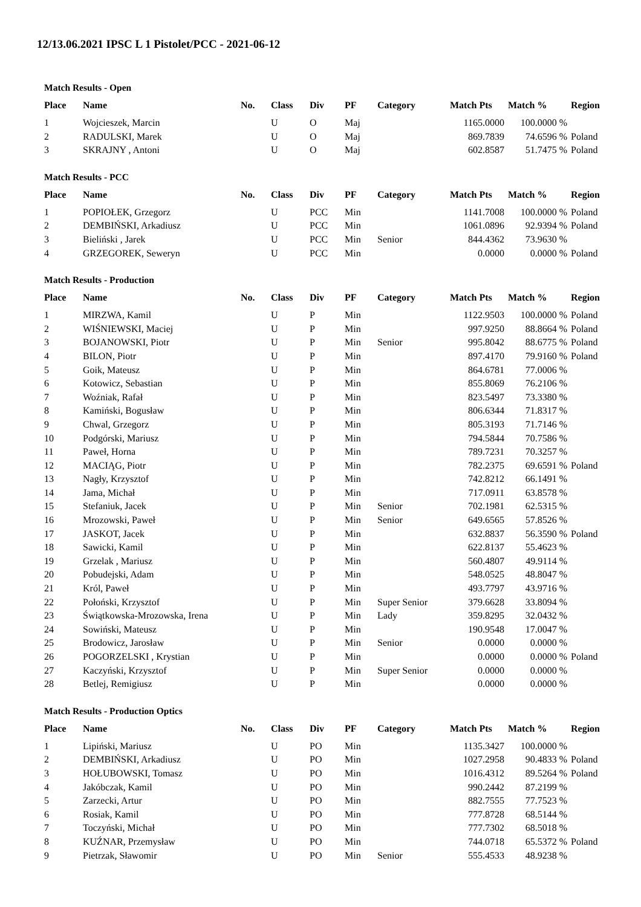12/13.06.2021 IPSC L 1 Pistolet/PCC - 2021-06-12
Match Results - Open
| Place | Name | No. | Class | Div | PF | Category | Match Pts | Match % | Region |
| --- | --- | --- | --- | --- | --- | --- | --- | --- | --- |
| 1 | Wojcieszek, Marcin | | U | O | Maj | | 1165.0000 | 100.0000 % | |
| 2 | RADULSKI, Marek | | U | O | Maj | | 869.7839 | 74.6596 % | Poland |
| 3 | SKRAJNY , Antoni | | U | O | Maj | | 602.8587 | 51.7475 % | Poland |
Match Results - PCC
| Place | Name | No. | Class | Div | PF | Category | Match Pts | Match % | Region |
| --- | --- | --- | --- | --- | --- | --- | --- | --- | --- |
| 1 | POPIOŁEK, Grzegorz | | U | PCC | Min | | 1141.7008 | 100.0000 % | Poland |
| 2 | DEMBIŃSKI, Arkadiusz | | U | PCC | Min | | 1061.0896 | 92.9394 % | Poland |
| 3 | Bieliński , Jarek | | U | PCC | Min | Senior | 844.4362 | 73.9630 % | |
| 4 | GRZEGOREK, Seweryn | | U | PCC | Min | | 0.0000 | 0.0000 % | Poland |
Match Results - Production
| Place | Name | No. | Class | Div | PF | Category | Match Pts | Match % | Region |
| --- | --- | --- | --- | --- | --- | --- | --- | --- | --- |
| 1 | MIRZWA, Kamil | | U | P | Min | | 1122.9503 | 100.0000 % | Poland |
| 2 | WIŚNIEWSKI, Maciej | | U | P | Min | | 997.9250 | 88.8664 % | Poland |
| 3 | BOJANOWSKI, Piotr | | U | P | Min | Senior | 995.8042 | 88.6775 % | Poland |
| 4 | BILON, Piotr | | U | P | Min | | 897.4170 | 79.9160 % | Poland |
| 5 | Goik, Mateusz | | U | P | Min | | 864.6781 | 77.0006 % | |
| 6 | Kotowicz, Sebastian | | U | P | Min | | 855.8069 | 76.2106 % | |
| 7 | Woźniak, Rafał | | U | P | Min | | 823.5497 | 73.3380 % | |
| 8 | Kamiński, Bogusław | | U | P | Min | | 806.6344 | 71.8317 % | |
| 9 | Chwal, Grzegorz | | U | P | Min | | 805.3193 | 71.7146 % | |
| 10 | Podgórski, Mariusz | | U | P | Min | | 794.5844 | 70.7586 % | |
| 11 | Paweł, Horna | | U | P | Min | | 789.7231 | 70.3257 % | |
| 12 | MACIĄG, Piotr | | U | P | Min | | 782.2375 | 69.6591 % | Poland |
| 13 | Nagły, Krzysztof | | U | P | Min | | 742.8212 | 66.1491 % | |
| 14 | Jama, Michał | | U | P | Min | | 717.0911 | 63.8578 % | |
| 15 | Stefaniuk, Jacek | | U | P | Min | Senior | 702.1981 | 62.5315 % | |
| 16 | Mrozowski, Paweł | | U | P | Min | Senior | 649.6565 | 57.8526 % | |
| 17 | JASKOT, Jacek | | U | P | Min | | 632.8837 | 56.3590 % | Poland |
| 18 | Sawicki, Kamil | | U | P | Min | | 622.8137 | 55.4623 % | |
| 19 | Grzelak , Mariusz | | U | P | Min | | 560.4807 | 49.9114 % | |
| 20 | Pobudejski, Adam | | U | P | Min | | 548.0525 | 48.8047 % | |
| 21 | Król, Paweł | | U | P | Min | | 493.7797 | 43.9716 % | |
| 22 | Połoński, Krzysztof | | U | P | Min | Super Senior | 379.6628 | 33.8094 % | |
| 23 | Świątkowska-Mrozowska, Irena | | U | P | Min | Lady | 359.8295 | 32.0432 % | |
| 24 | Sowiński, Mateusz | | U | P | Min | | 190.9548 | 17.0047 % | |
| 25 | Brodowicz, Jarosław | | U | P | Min | Senior | 0.0000 | 0.0000 % | |
| 26 | POGORZELSKI , Krystian | | U | P | Min | | 0.0000 | 0.0000 % | Poland |
| 27 | Kaczyński, Krzysztof | | U | P | Min | Super Senior | 0.0000 | 0.0000 % | |
| 28 | Betlej, Remigiusz | | U | P | Min | | 0.0000 | 0.0000 % | |
Match Results - Production Optics
| Place | Name | No. | Class | Div | PF | Category | Match Pts | Match % | Region |
| --- | --- | --- | --- | --- | --- | --- | --- | --- | --- |
| 1 | Lipiński, Mariusz | | U | PO | Min | | 1135.3427 | 100.0000 % | |
| 2 | DEMBIŃSKI, Arkadiusz | | U | PO | Min | | 1027.2958 | 90.4833 % | Poland |
| 3 | HOŁUBOWSKI, Tomasz | | U | PO | Min | | 1016.4312 | 89.5264 % | Poland |
| 4 | Jakóbczak, Kamil | | U | PO | Min | | 990.2442 | 87.2199 % | |
| 5 | Zarzecki, Artur | | U | PO | Min | | 882.7555 | 77.7523 % | |
| 6 | Rosiak, Kamil | | U | PO | Min | | 777.8728 | 68.5144 % | |
| 7 | Toczyński, Michał | | U | PO | Min | | 777.7302 | 68.5018 % | |
| 8 | KUŹNAR, Przemysław | | U | PO | Min | | 744.0718 | 65.5372 % | Poland |
| 9 | Pietrzak, Sławomir | | U | PO | Min | Senior | 555.4533 | 48.9238 % | |